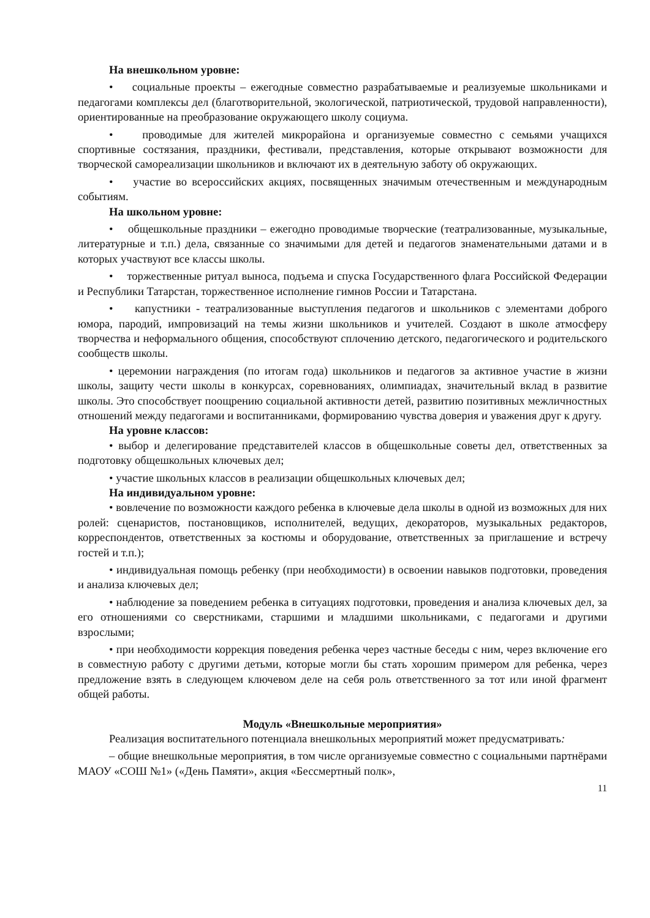На внешкольном уровне:
• социальные проекты – ежегодные совместно разрабатываемые и реализуемые школьниками и педагогами комплексы дел (благотворительной, экологической, патриотической, трудовой направленности), ориентированные на преобразование окружающего школу социума.
• проводимые для жителей микрорайона и организуемые совместно с семьями учащихся спортивные состязания, праздники, фестивали, представления, которые открывают возможности для творческой самореализации школьников и включают их в деятельную заботу об окружающих.
• участие во всероссийских акциях, посвященных значимым отечественным и международным событиям.
На школьном уровне:
• общешкольные праздники – ежегодно проводимые творческие (театрализованные, музыкальные, литературные и т.п.) дела, связанные со значимыми для детей и педагогов знаменательными датами и в которых участвуют все классы школы.
• торжественные ритуал выноса, подъема и спуска Государственного флага Российской Федерации и Республики Татарстан, торжественное исполнение гимнов России и Татарстана.
• капустники - театрализованные выступления педагогов и школьников с элементами доброго юмора, пародий, импровизаций на темы жизни школьников и учителей. Создают в школе атмосферу творчества и неформального общения, способствуют сплочению детского, педагогического и родительского сообществ школы.
• церемонии награждения (по итогам года) школьников и педагогов за активное участие в жизни школы, защиту чести школы в конкурсах, соревнованиях, олимпиадах, значительный вклад в развитие школы. Это способствует поощрению социальной активности детей, развитию позитивных межличностных отношений между педагогами и воспитанниками, формированию чувства доверия и уважения друг к другу.
На уровне классов:
• выбор и делегирование представителей классов в общешкольные советы дел, ответственных за подготовку общешкольных ключевых дел;
• участие школьных классов в реализации общешкольных ключевых дел;
На индивидуальном уровне:
• вовлечение по возможности каждого ребенка в ключевые дела школы в одной из возможных для них ролей: сценаристов, постановщиков, исполнителей, ведущих, декораторов, музыкальных редакторов, корреспондентов, ответственных за костюмы и оборудование, ответственных за приглашение и встречу гостей и т.п.);
• индивидуальная помощь ребенку (при необходимости) в освоении навыков подготовки, проведения и анализа ключевых дел;
• наблюдение за поведением ребенка в ситуациях подготовки, проведения и анализа ключевых дел, за его отношениями со сверстниками, старшими и младшими школьниками, с педагогами и другими взрослыми;
• при необходимости коррекция поведения ребенка через частные беседы с ним, через включение его в совместную работу с другими детьми, которые могли бы стать хорошим примером для ребенка, через предложение взять в следующем ключевом деле на себя роль ответственного за тот или иной фрагмент общей работы.
Модуль «Внешкольные мероприятия»
Реализация воспитательного потенциала внешкольных мероприятий может предусматривать:
– общие внешкольные мероприятия, в том числе организуемые совместно с социальными партнёрами МАОУ «СОШ №1» («День Памяти», акция «Бессмертный полк»,
11